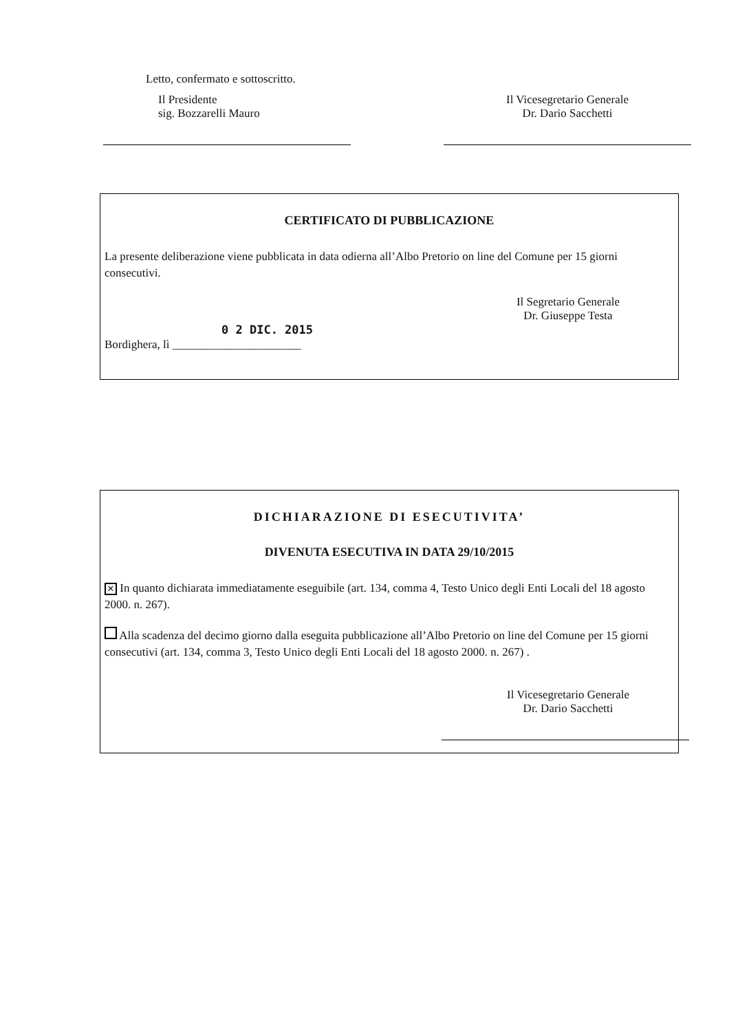Letto, confermato e sottoscritto.
Il Presidente
sig. Bozzarelli Mauro
Il Vicesegretario Generale
Dr. Dario Sacchetti
CERTIFICATO DI PUBBLICAZIONE
La presente deliberazione viene pubblicata in data odierna all’Albo Pretorio on line del Comune per 15 giorni consecutivi.
Il Segretario Generale
Dr. Giuseppe Testa
0 2 DIC. 2015
Bordighera, lì ______________________
DICHIARAZIONE DI ESECUTIVITA’
DIVENUTA ESECUTIVA IN DATA 29/10/2015
✕ In quanto dichiarata immediatamente eseguibile (art. 134, comma 4, Testo Unico degli Enti Locali del 18 agosto 2000. n. 267).
Alla scadenza del decimo giorno dalla eseguita pubblicazione all’Albo Pretorio on line del Comune per 15 giorni consecutivi (art. 134, comma 3, Testo Unico degli Enti Locali del 18 agosto 2000. n. 267) .
Il Vicesegretario Generale
Dr. Dario Sacchetti